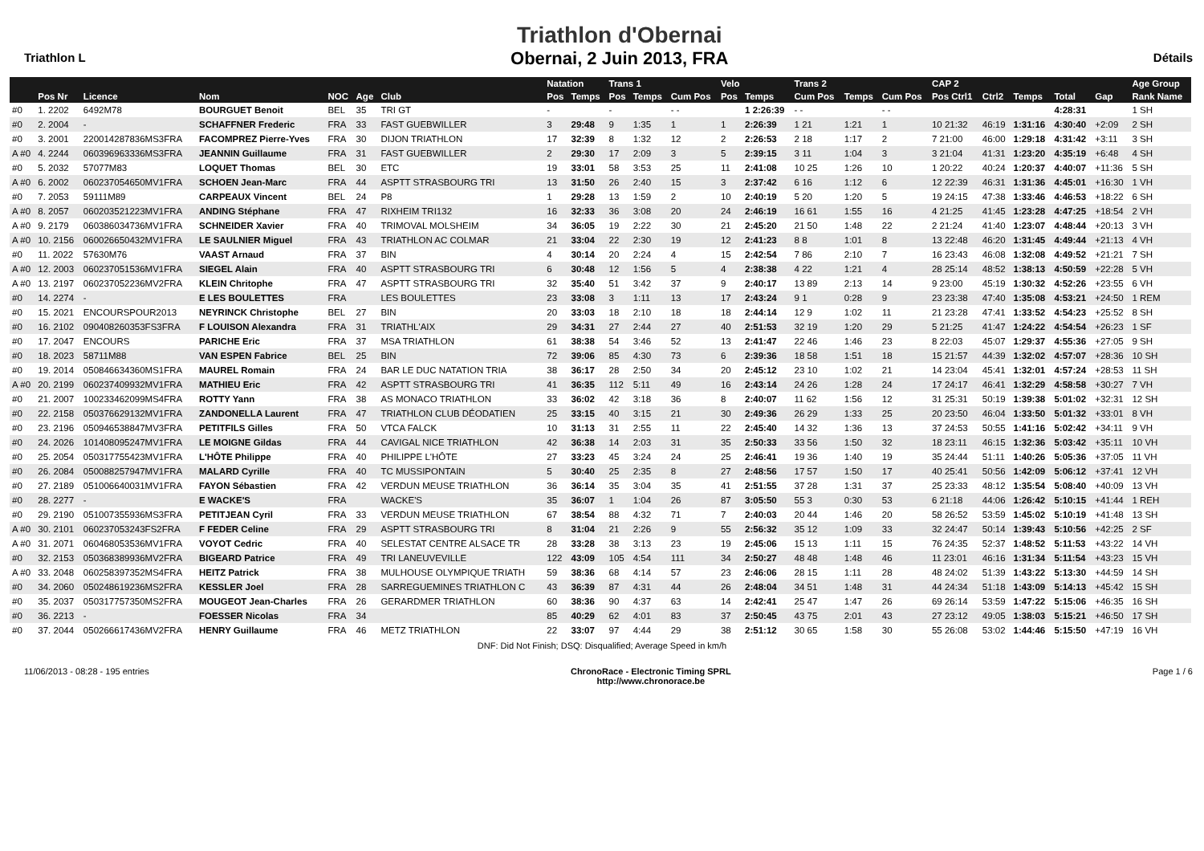Triathlon L
Triathlon d'Obernai
Obernai, 2 Juin 2013, FRA
Détails
| | | | | | | | Natation | | Trans 1 | | | Velo | | Trans 2 | | | CAP 2 | | | | | Age Group |
| --- | --- | --- | --- | --- | --- | --- | --- | --- | --- | --- | --- | --- | --- | --- | --- | --- | --- | --- | --- | --- | --- | --- |
| | Pos Nr | Licence | Nom | NOC | Age | Club | Pos | Temps | Pos | Temps | Cum Pos | Pos | Temps | Cum Pos | Temps | Cum Pos | Pos Ctrl1 | Ctrl2 | Temps | Total | Gap | Rank Name |
| #0 | 1. 2202 | 6492M78 | BOURGUET Benoit | BEL | 35 | TRI GT | - | | - | | - - | | 1 2:26:39 | - - | | - - | | | | 4:28:31 | | 1 SH |
| #0 | 2. 2004 | - | SCHAFFNER Frederic | FRA | 33 | FAST GUEBWILLER | 3 | 29:48 | 9 | 1:35 | 1 | 1 | 2:26:39 | 1 21 | 1:21 | 1 | 10 21:32 | 46:19 | 1:31:16 | 4:30:40 | +2:09 | 2 SH |
| #0 | 3. 2001 | 220014287836MS3FRA | FACOMPREZ Pierre-Yves | FRA | 30 | DIJON TRIATHLON | 17 | 32:39 | 8 | 1:32 | 12 | 2 | 2:26:53 | 2 18 | 1:17 | 2 | 7 21:00 | 46:00 | 1:29:18 | 4:31:42 | +3:11 | 3 SH |
| A #0 | 4. 2244 | 060396963336MS3FRA | JEANNIN Guillaume | FRA | 31 | FAST GUEBWILLER | 2 | 29:30 | 17 | 2:09 | 3 | 5 | 2:39:15 | 3 11 | 1:04 | 3 | 3 21:04 | 41:31 | 1:23:20 | 4:35:19 | +6:48 | 4 SH |
| #0 | 5. 2032 | 57077M83 | LOQUET Thomas | BEL | 30 | ETC | 19 | 33:01 | 58 | 3:53 | 25 | 11 | 2:41:08 | 10 25 | 1:26 | 10 | 1 20:22 | 40:24 | 1:20:37 | 4:40:07 | +11:36 | 5 SH |
| A #0 | 6. 2002 | 060237054650MV1FRA | SCHOEN Jean-Marc | FRA | 44 | ASPTT STRASBOURG TRI | 13 | 31:50 | 26 | 2:40 | 15 | 3 | 2:37:42 | 6 16 | 1:12 | 6 | 12 22:39 | 46:31 | 1:31:36 | 4:45:01 | +16:30 | 1 VH |
| #0 | 7. 2053 | 59111M89 | CARPEAUX Vincent | BEL | 24 | P8 | 1 | 29:28 | 13 | 1:59 | 2 | 10 | 2:40:19 | 5 20 | 1:20 | 5 | 19 24:15 | 47:38 | 1:33:46 | 4:46:53 | +18:22 | 6 SH |
| A #0 | 8. 2057 | 060203521223MV1FRA | ANDING Stéphane | FRA | 47 | RIXHEIM TRI132 | 16 | 32:33 | 36 | 3:08 | 20 | 24 | 2:46:19 | 16 61 | 1:55 | 16 | 4 21:25 | 41:45 | 1:23:28 | 4:47:25 | +18:54 | 2 VH |
| A #0 | 9. 2179 | 060386034736MV1FRA | SCHNEIDER Xavier | FRA | 40 | TRIMOVAL MOLSHEIM | 34 | 36:05 | 19 | 2:22 | 30 | 21 | 2:45:20 | 21 50 | 1:48 | 22 | 2 21:24 | 41:40 | 1:23:07 | 4:48:44 | +20:13 | 3 VH |
| A #0 | 10. 2156 | 060026650432MV1FRA | LE SAULNIER Miguel | FRA | 43 | TRIATHLON AC COLMAR | 21 | 33:04 | 22 | 2:30 | 19 | 12 | 2:41:23 | 8 8 | 1:01 | 8 | 13 22:48 | 46:20 | 1:31:45 | 4:49:44 | +21:13 | 4 VH |
| #0 | 11. 2022 | 57630M76 | VAAST Arnaud | FRA | 37 | BIN | 4 | 30:14 | 20 | 2:24 | 4 | 15 | 2:42:54 | 7 86 | 2:10 | 7 | 16 23:43 | 46:08 | 1:32:08 | 4:49:52 | +21:21 | 7 SH |
| A #0 | 12. 2003 | 060237051536MV1FRA | SIEGEL Alain | FRA | 40 | ASPTT STRASBOURG TRI | 6 | 30:48 | 12 | 1:56 | 5 | 4 | 2:38:38 | 4 22 | 1:21 | 4 | 28 25:14 | 48:52 | 1:38:13 | 4:50:59 | +22:28 | 5 VH |
| A #0 | 13. 2197 | 060237052236MV2FRA | KLEIN Chritophe | FRA | 47 | ASPTT STRASBOURG TRI | 32 | 35:40 | 51 | 3:42 | 37 | 9 | 2:40:17 | 13 89 | 2:13 | 14 | 9 23:00 | 45:19 | 1:30:32 | 4:52:26 | +23:55 | 6 VH |
| #0 | 14. 2274 | - | E LES BOULETTES | FRA | | LES BOULETTES | 23 | 33:08 | 3 | 1:11 | 13 | 17 | 2:43:24 | 9 1 | 0:28 | 9 | 23 23:38 | 47:40 | 1:35:08 | 4:53:21 | +24:50 | 1 REM |
| #0 | 15. 2021 | ENCOURSPOUR2013 | NEYRINCK Christophe | BEL | 27 | BIN | 20 | 33:03 | 18 | 2:10 | 18 | 18 | 2:44:14 | 12 9 | 1:02 | 11 | 21 23:28 | 47:41 | 1:33:52 | 4:54:23 | +25:52 | 8 SH |
| #0 | 16. 2102 | 090408260353FS3FRA | F LOUISON Alexandra | FRA | 31 | TRIATHL'AIX | 29 | 34:31 | 27 | 2:44 | 27 | 40 | 2:51:53 | 32 19 | 1:20 | 29 | 5 21:25 | 41:47 | 1:24:22 | 4:54:54 | +26:23 | 1 SF |
| #0 | 17. 2047 | ENCOURS | PARICHE Eric | FRA | 37 | MSA TRIATHLON | 61 | 38:38 | 54 | 3:46 | 52 | 13 | 2:41:47 | 22 46 | 1:46 | 23 | 8 22:03 | 45:07 | 1:29:37 | 4:55:36 | +27:05 | 9 SH |
| #0 | 18. 2023 | 58711M88 | VAN ESPEN Fabrice | BEL | 25 | BIN | 72 | 39:06 | 85 | 4:30 | 73 | 6 | 2:39:36 | 18 58 | 1:51 | 18 | 15 21:57 | 44:39 | 1:32:02 | 4:57:07 | +28:36 | 10 SH |
| #0 | 19. 2014 | 050846634360MS1FRA | MAUREL Romain | FRA | 24 | BAR LE DUC NATATION TRIA | 38 | 36:17 | 28 | 2:50 | 34 | 20 | 2:45:12 | 23 10 | 1:02 | 21 | 14 23:04 | 45:41 | 1:32:01 | 4:57:24 | +28:53 | 11 SH |
| A #0 | 20. 2199 | 060237409932MV1FRA | MATHIEU Eric | FRA | 42 | ASPTT STRASBOURG TRI | 41 | 36:35 | 112 | 5:11 | 49 | 16 | 2:43:14 | 24 26 | 1:28 | 24 | 17 24:17 | 46:41 | 1:32:29 | 4:58:58 | +30:27 | 7 VH |
| #0 | 21. 2007 | 100233462099MS4FRA | ROTTY Yann | FRA | 38 | AS MONACO TRIATHLON | 33 | 36:02 | 42 | 3:18 | 36 | 8 | 2:40:07 | 11 62 | 1:56 | 12 | 31 25:31 | 50:19 | 1:39:38 | 5:01:02 | +32:31 | 12 SH |
| #0 | 22. 2158 | 050376629132MV1FRA | ZANDONELLA Laurent | FRA | 47 | TRIATHLON CLUB DÉODATIEN | 25 | 33:15 | 40 | 3:15 | 21 | 30 | 2:49:36 | 26 29 | 1:33 | 25 | 20 23:50 | 46:04 | 1:33:50 | 5:01:32 | +33:01 | 8 VH |
| #0 | 23. 2196 | 050946538847MV3FRA | PETITFILS Gilles | FRA | 50 | VTCA FALCK | 10 | 31:13 | 31 | 2:55 | 11 | 22 | 2:45:40 | 14 32 | 1:36 | 13 | 37 24:53 | 50:55 | 1:41:16 | 5:02:42 | +34:11 | 9 VH |
| #0 | 24. 2026 | 101408095247MV1FRA | LE MOIGNE Gildas | FRA | 44 | CAVIGAL NICE TRIATHLON | 42 | 36:38 | 14 | 2:03 | 31 | 35 | 2:50:33 | 33 56 | 1:50 | 32 | 18 23:11 | 46:15 | 1:32:36 | 5:03:42 | +35:11 | 10 VH |
| #0 | 25. 2054 | 050317755423MV1FRA | L'HÔTE Philippe | FRA | 40 | PHILIPPE L'HÔTE | 27 | 33:23 | 45 | 3:24 | 24 | 25 | 2:46:41 | 19 36 | 1:40 | 19 | 35 24:44 | 51:11 | 1:40:26 | 5:05:36 | +37:05 | 11 VH |
| #0 | 26. 2084 | 050088257947MV1FRA | MALARD Cyrille | FRA | 40 | TC MUSSIPONTAIN | 5 | 30:40 | 25 | 2:35 | 8 | 27 | 2:48:56 | 17 57 | 1:50 | 17 | 40 25:41 | 50:56 | 1:42:09 | 5:06:12 | +37:41 | 12 VH |
| #0 | 27. 2189 | 051006640031MV1FRA | FAYON Sébastien | FRA | 42 | VERDUN MEUSE TRIATHLON | 36 | 36:14 | 35 | 3:04 | 35 | 41 | 2:51:55 | 37 28 | 1:31 | 37 | 25 23:33 | 48:12 | 1:35:54 | 5:08:40 | +40:09 | 13 VH |
| #0 | 28. 2277 | - | E WACKE'S | FRA | | WACKE'S | 35 | 36:07 | 1 | 1:04 | 26 | 87 | 3:05:50 | 55 3 | 0:30 | 53 | 6 21:18 | 44:06 | 1:26:42 | 5:10:15 | +41:44 | 1 REH |
| #0 | 29. 2190 | 051007355936MS3FRA | PETITJEAN Cyril | FRA | 33 | VERDUN MEUSE TRIATHLON | 67 | 38:54 | 88 | 4:32 | 71 | 7 | 2:40:03 | 20 44 | 1:46 | 20 | 58 26:52 | 53:59 | 1:45:02 | 5:10:19 | +41:48 | 13 SH |
| A #0 | 30. 2101 | 060237053243FS2FRA | F FEDER Celine | FRA | 29 | ASPTT STRASBOURG TRI | 8 | 31:04 | 21 | 2:26 | 9 | 55 | 2:56:32 | 35 12 | 1:09 | 33 | 32 24:47 | 50:14 | 1:39:43 | 5:10:56 | +42:25 | 2 SF |
| A #0 | 31. 2071 | 060468053536MV1FRA | VOYOT Cedric | FRA | 40 | SELESTAT CENTRE ALSACE TR | 28 | 33:28 | 38 | 3:13 | 23 | 19 | 2:45:06 | 15 13 | 1:11 | 15 | 76 24:35 | 52:37 | 1:48:52 | 5:11:53 | +43:22 | 14 VH |
| #0 | 32. 2153 | 050368389936MV2FRA | BIGEARD Patrice | FRA | 49 | TRI LANEUVEVILLE | 122 | 43:09 | 105 | 4:54 | 111 | 34 | 2:50:27 | 48 48 | 1:48 | 46 | 11 23:01 | 46:16 | 1:31:34 | 5:11:54 | +43:23 | 15 VH |
| A #0 | 33. 2048 | 060258397352MS4FRA | HEITZ Patrick | FRA | 38 | MULHOUSE OLYMPIQUE TRIATH | 59 | 38:36 | 68 | 4:14 | 57 | 23 | 2:46:06 | 28 15 | 1:11 | 28 | 48 24:02 | 51:39 | 1:43:22 | 5:13:30 | +44:59 | 14 SH |
| #0 | 34. 2060 | 050248619236MS2FRA | KESSLER Joel | FRA | 28 | SARREGUEMINES TRIATHLON C | 43 | 36:39 | 87 | 4:31 | 44 | 26 | 2:48:04 | 34 51 | 1:48 | 31 | 44 24:34 | 51:18 | 1:43:09 | 5:14:13 | +45:42 | 15 SH |
| #0 | 35. 2037 | 050317757350MS2FRA | MOUGEOT Jean-Charles | FRA | 26 | GERARDMER TRIATHLON | 60 | 38:36 | 90 | 4:37 | 63 | 14 | 2:42:41 | 25 47 | 1:47 | 26 | 69 26:14 | 53:59 | 1:47:22 | 5:15:06 | +46:35 | 16 SH |
| #0 | 36. 2213 | - | FOESSER Nicolas | FRA | 34 | | 85 | 40:29 | 62 | 4:01 | 83 | 37 | 2:50:45 | 43 75 | 2:01 | 43 | 27 23:12 | 49:05 | 1:38:03 | 5:15:21 | +46:50 | 17 SH |
| #0 | 37. 2044 | 050266617436MV2FRA | HENRY Guillaume | FRA | 46 | METZ TRIATHLON | 22 | 33:07 | 97 | 4:44 | 29 | 38 | 2:51:12 | 30 65 | 1:58 | 30 | 55 26:08 | 53:02 | 1:44:46 | 5:15:50 | +47:19 | 16 VH |
DNF: Did Not Finish; DSQ: Disqualified; Average Speed in km/h
11/06/2013 - 08:28 - 195 entries
ChronoRace - Electronic Timing SPRL
http://www.chronorace.be
Page 1 / 6